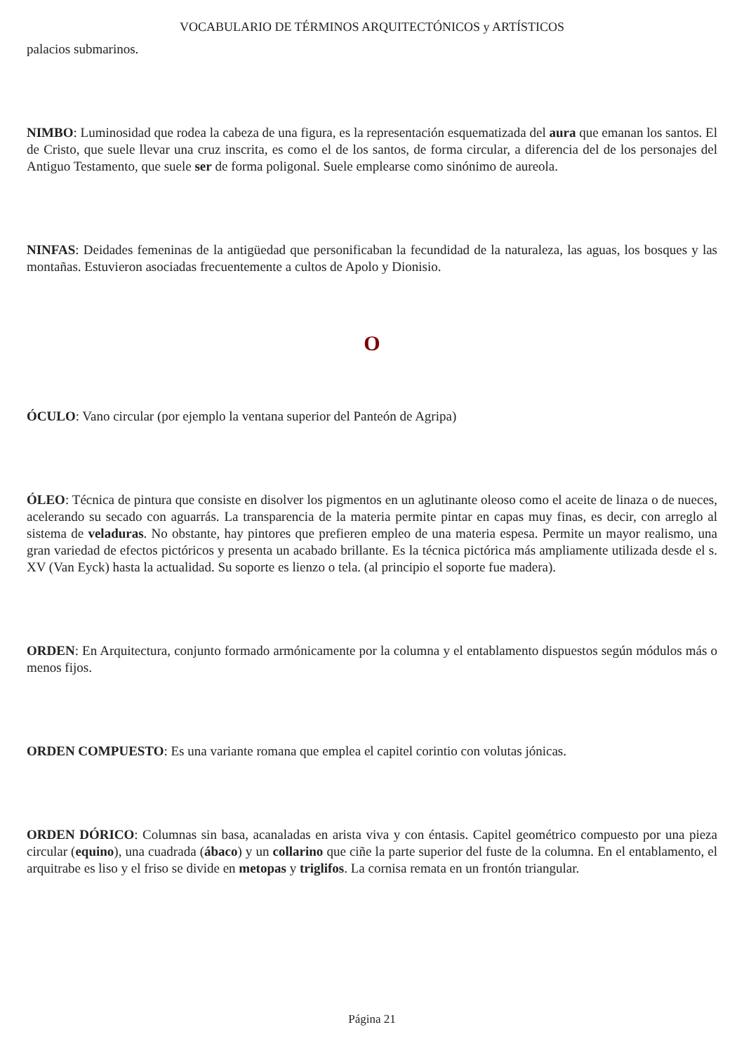VOCABULARIO DE TÉRMINOS ARQUITECTÓNICOS y ARTÍSTICOS
palacios submarinos.
NIMBO: Luminosidad que rodea la cabeza de una figura, es la representación esquematizada del aura que emanan los santos. El de Cristo, que suele llevar una cruz inscrita, es como el de los santos, de forma circular, a diferencia del de los personajes del Antiguo Testamento, que suele ser de forma poligonal. Suele emplearse como sinónimo de aureola.
NINFAS: Deidades femeninas de la antigüedad que personificaban la fecundidad de la naturaleza, las aguas, los bosques y las montañas. Estuvieron asociadas frecuentemente a cultos de Apolo y Dionisio.
O
ÓCULO: Vano circular (por ejemplo la ventana superior del Panteón de Agripa)
ÓLEO: Técnica de pintura que consiste en disolver los pigmentos en un aglutinante oleoso como el aceite de linaza o de nueces, acelerando su secado con aguarrás. La transparencia de la materia permite pintar en capas muy finas, es decir, con arreglo al sistema de veladuras. No obstante, hay pintores que prefieren empleo de una materia espesa. Permite un mayor realismo, una gran variedad de efectos pictóricos y presenta un acabado brillante. Es la técnica pictórica más ampliamente utilizada desde el s. XV (Van Eyck) hasta la actualidad. Su soporte es lienzo o tela. (al principio el soporte fue madera).
ORDEN: En Arquitectura, conjunto formado armónicamente por la columna y el entablamento dispuestos según módulos más o menos fijos.
ORDEN COMPUESTO: Es una variante romana que emplea el capitel corintio con volutas jónicas.
ORDEN DÓRICO: Columnas sin basa, acanaladas en arista viva y con éntasis. Capitel geométrico compuesto por una pieza circular (equino), una cuadrada (ábaco) y un collarino que ciñe la parte superior del fuste de la columna. En el entablamento, el arquitrabe es liso y el friso se divide en metopas y triglifos. La cornisa remata en un frontón triangular.
Página 21